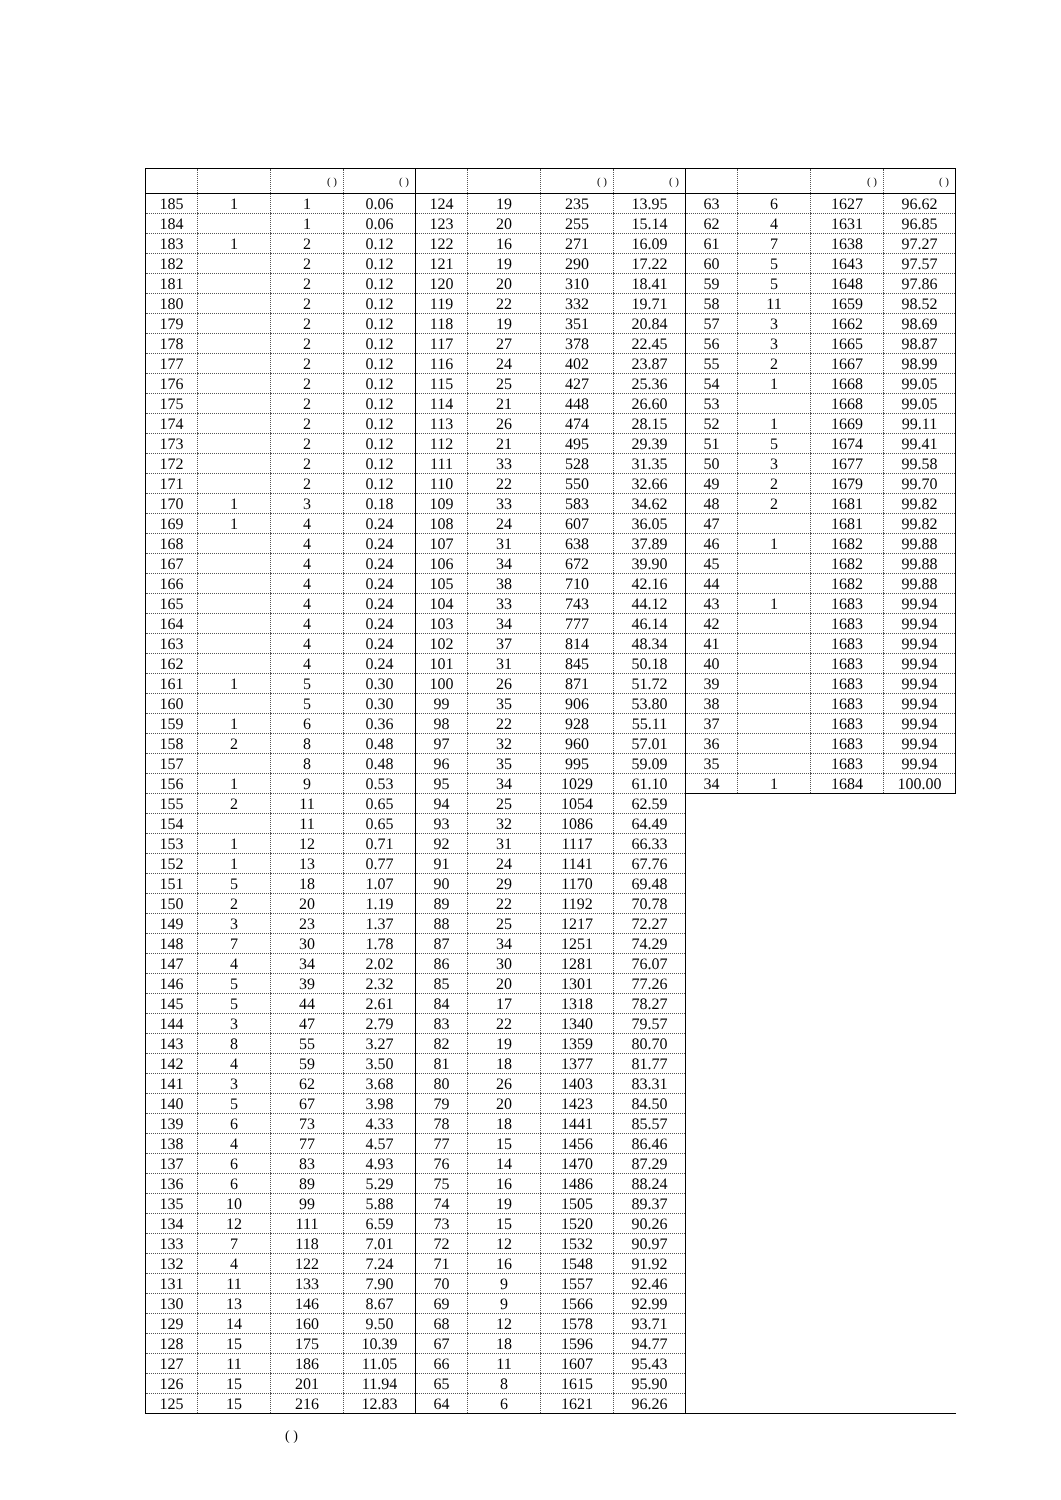| | | ( ) | ( ) | | | ( ) | ( ) | | | ( ) | ( ) |
| --- | --- | --- | --- | --- | --- | --- | --- | --- | --- | --- | --- |
| 185 | 1 | 1 | 0.06 | 124 | 19 | 235 | 13.95 | 63 | 6 | 1627 | 96.62 |
| 184 | | 1 | 0.06 | 123 | 20 | 255 | 15.14 | 62 | 4 | 1631 | 96.85 |
| 183 | 1 | 2 | 0.12 | 122 | 16 | 271 | 16.09 | 61 | 7 | 1638 | 97.27 |
| 182 | | 2 | 0.12 | 121 | 19 | 290 | 17.22 | 60 | 5 | 1643 | 97.57 |
| 181 | | 2 | 0.12 | 120 | 20 | 310 | 18.41 | 59 | 5 | 1648 | 97.86 |
| 180 | | 2 | 0.12 | 119 | 22 | 332 | 19.71 | 58 | 11 | 1659 | 98.52 |
| 179 | | 2 | 0.12 | 118 | 19 | 351 | 20.84 | 57 | 3 | 1662 | 98.69 |
| 178 | | 2 | 0.12 | 117 | 27 | 378 | 22.45 | 56 | 3 | 1665 | 98.87 |
| 177 | | 2 | 0.12 | 116 | 24 | 402 | 23.87 | 55 | 2 | 1667 | 98.99 |
| 176 | | 2 | 0.12 | 115 | 25 | 427 | 25.36 | 54 | 1 | 1668 | 99.05 |
| 175 | | 2 | 0.12 | 114 | 21 | 448 | 26.60 | 53 | | 1668 | 99.05 |
| 174 | | 2 | 0.12 | 113 | 26 | 474 | 28.15 | 52 | 1 | 1669 | 99.11 |
| 173 | | 2 | 0.12 | 112 | 21 | 495 | 29.39 | 51 | 5 | 1674 | 99.41 |
| 172 | | 2 | 0.12 | 111 | 33 | 528 | 31.35 | 50 | 3 | 1677 | 99.58 |
| 171 | | 2 | 0.12 | 110 | 22 | 550 | 32.66 | 49 | 2 | 1679 | 99.70 |
| 170 | 1 | 3 | 0.18 | 109 | 33 | 583 | 34.62 | 48 | 2 | 1681 | 99.82 |
| 169 | 1 | 4 | 0.24 | 108 | 24 | 607 | 36.05 | 47 | | 1681 | 99.82 |
| 168 | | 4 | 0.24 | 107 | 31 | 638 | 37.89 | 46 | 1 | 1682 | 99.88 |
| 167 | | 4 | 0.24 | 106 | 34 | 672 | 39.90 | 45 | | 1682 | 99.88 |
| 166 | | 4 | 0.24 | 105 | 38 | 710 | 42.16 | 44 | | 1682 | 99.88 |
| 165 | | 4 | 0.24 | 104 | 33 | 743 | 44.12 | 43 | 1 | 1683 | 99.94 |
| 164 | | 4 | 0.24 | 103 | 34 | 777 | 46.14 | 42 | | 1683 | 99.94 |
| 163 | | 4 | 0.24 | 102 | 37 | 814 | 48.34 | 41 | | 1683 | 99.94 |
| 162 | | 4 | 0.24 | 101 | 31 | 845 | 50.18 | 40 | | 1683 | 99.94 |
| 161 | 1 | 5 | 0.30 | 100 | 26 | 871 | 51.72 | 39 | | 1683 | 99.94 |
| 160 | | 5 | 0.30 | 99 | 35 | 906 | 53.80 | 38 | | 1683 | 99.94 |
| 159 | 1 | 6 | 0.36 | 98 | 22 | 928 | 55.11 | 37 | | 1683 | 99.94 |
| 158 | 2 | 8 | 0.48 | 97 | 32 | 960 | 57.01 | 36 | | 1683 | 99.94 |
| 157 | | 8 | 0.48 | 96 | 35 | 995 | 59.09 | 35 | | 1683 | 99.94 |
| 156 | 1 | 9 | 0.53 | 95 | 34 | 1029 | 61.10 | 34 | 1 | 1684 | 100.00 |
| 155 | 2 | 11 | 0.65 | 94 | 25 | 1054 | 62.59 | | | | |
| 154 | | 11 | 0.65 | 93 | 32 | 1086 | 64.49 | | | | |
| 153 | 1 | 12 | 0.71 | 92 | 31 | 1117 | 66.33 | | | | |
| 152 | 1 | 13 | 0.77 | 91 | 24 | 1141 | 67.76 | | | | |
| 151 | 5 | 18 | 1.07 | 90 | 29 | 1170 | 69.48 | | | | |
| 150 | 2 | 20 | 1.19 | 89 | 22 | 1192 | 70.78 | | | | |
| 149 | 3 | 23 | 1.37 | 88 | 25 | 1217 | 72.27 | | | | |
| 148 | 7 | 30 | 1.78 | 87 | 34 | 1251 | 74.29 | | | | |
| 147 | 4 | 34 | 2.02 | 86 | 30 | 1281 | 76.07 | | | | |
| 146 | 5 | 39 | 2.32 | 85 | 20 | 1301 | 77.26 | | | | |
| 145 | 5 | 44 | 2.61 | 84 | 17 | 1318 | 78.27 | | | | |
| 144 | 3 | 47 | 2.79 | 83 | 22 | 1340 | 79.57 | | | | |
| 143 | 8 | 55 | 3.27 | 82 | 19 | 1359 | 80.70 | | | | |
| 142 | 4 | 59 | 3.50 | 81 | 18 | 1377 | 81.77 | | | | |
| 141 | 3 | 62 | 3.68 | 80 | 26 | 1403 | 83.31 | | | | |
| 140 | 5 | 67 | 3.98 | 79 | 20 | 1423 | 84.50 | | | | |
| 139 | 6 | 73 | 4.33 | 78 | 18 | 1441 | 85.57 | | | | |
| 138 | 4 | 77 | 4.57 | 77 | 15 | 1456 | 86.46 | | | | |
| 137 | 6 | 83 | 4.93 | 76 | 14 | 1470 | 87.29 | | | | |
| 136 | 6 | 89 | 5.29 | 75 | 16 | 1486 | 88.24 | | | | |
| 135 | 10 | 99 | 5.88 | 74 | 19 | 1505 | 89.37 | | | | |
| 134 | 12 | 111 | 6.59 | 73 | 15 | 1520 | 90.26 | | | | |
| 133 | 7 | 118 | 7.01 | 72 | 12 | 1532 | 90.97 | | | | |
| 132 | 4 | 122 | 7.24 | 71 | 16 | 1548 | 91.92 | | | | |
| 131 | 11 | 133 | 7.90 | 70 | 9 | 1557 | 92.46 | | | | |
| 130 | 13 | 146 | 8.67 | 69 | 9 | 1566 | 92.99 | | | | |
| 129 | 14 | 160 | 9.50 | 68 | 12 | 1578 | 93.71 | | | | |
| 128 | 15 | 175 | 10.39 | 67 | 18 | 1596 | 94.77 | | | | |
| 127 | 11 | 186 | 11.05 | 66 | 11 | 1607 | 95.43 | | | | |
| 126 | 15 | 201 | 11.94 | 65 | 8 | 1615 | 95.90 | | | | |
| 125 | 15 | 216 | 12.83 | 64 | 6 | 1621 | 96.26 | | | | |
( )